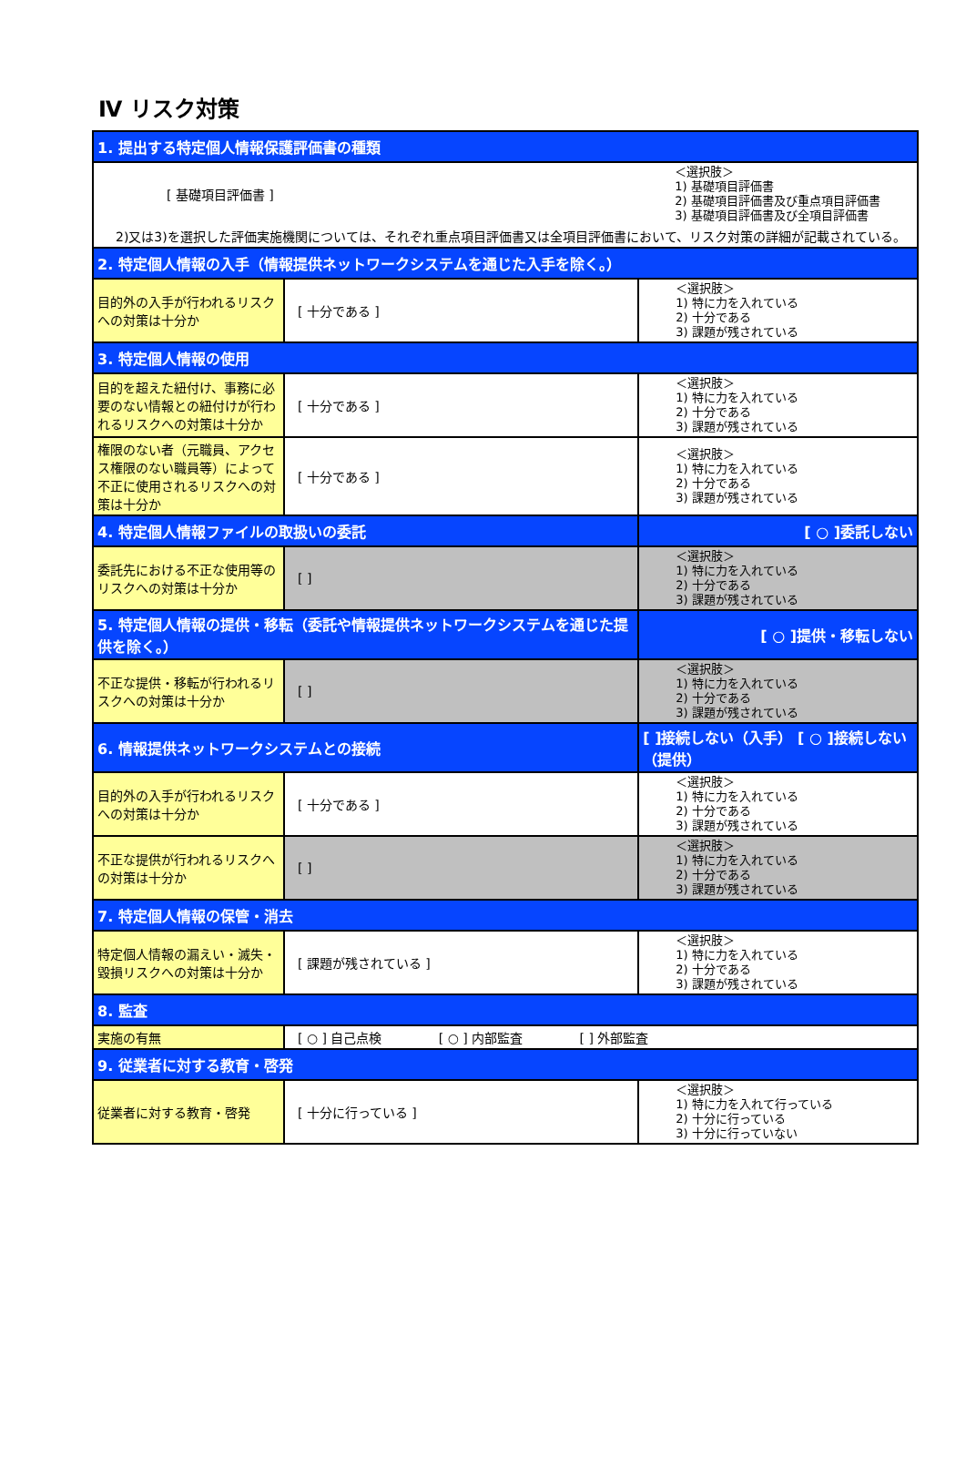Ⅳ リスク対策
| 1. 提出する特定個人情報保護評価書の種類 | | |
| [ 基礎項目評価書 ] | | ＜選択肢＞ 1) 基礎項目評価書 2) 基礎項目評価書及び重点項目評価書 3) 基礎項目評価書及び全項目評価書 |
| 2)又は3)を選択した評価実施機関については、それぞれ重点項目評価書又は全項目評価書において、リスク対策の詳細が記載されている。 | | |
| 2. 特定個人情報の入手（情報提供ネットワークシステムを通じた入手を除く。） | | |
| 目的外の入手が行われるリスクへの対策は十分か | [ 十分である ] | ＜選択肢＞ 1) 特に力を入れている 2) 十分である 3) 課題が残されている |
| 3. 特定個人情報の使用 | | |
| 目的を超えた紐付け、事務に必要のない情報との紐付けが行われるリスクへの対策は十分か | [ 十分である ] | ＜選択肢＞ 1) 特に力を入れている 2) 十分である 3) 課題が残されている |
| 権限のない者（元職員、アクセス権限のない職員等）によって不正に使用されるリスクへの対策は十分か | [ 十分である ] | ＜選択肢＞ 1) 特に力を入れている 2) 十分である 3) 課題が残されている |
| 4. 特定個人情報ファイルの取扱いの委託 | | [ ○ ]委託しない |
| 委託先における不正な使用等のリスクへの対策は十分か | [ ] | ＜選択肢＞ 1) 特に力を入れている 2) 十分である 3) 課題が残されている |
| 5. 特定個人情報の提供・移転（委託や情報提供ネットワークシステムを通じた提供を除く。） | | [ ○ ]提供・移転しない |
| 不正な提供・移転が行われるリスクへの対策は十分か | [ ] | ＜選択肢＞ 1) 特に力を入れている 2) 十分である 3) 課題が残されている |
| 6. 情報提供ネットワークシステムとの接続 | | [ ]接続しない（入手） [ ○ ]接続しない（提供） |
| 目的外の入手が行われるリスクへの対策は十分か | [ 十分である ] | ＜選択肢＞ 1) 特に力を入れている 2) 十分である 3) 課題が残されている |
| 不正な提供が行われるリスクへの対策は十分か | [ ] | ＜選択肢＞ 1) 特に力を入れている 2) 十分である 3) 課題が残されている |
| 7. 特定個人情報の保管・消去 | | |
| 特定個人情報の漏えい・滅失・毀損リスクへの対策は十分か | [ 課題が残されている ] | ＜選択肢＞ 1) 特に力を入れている 2) 十分である 3) 課題が残されている |
| 8. 監査 | | |
| 実施の有無 | [ ○ ] 自己点検 [ ○ ] 内部監査 [ ] 外部監査 | |
| 9. 従業者に対する教育・啓発 | | |
| 従業者に対する教育・啓発 | [ 十分に行っている ] | ＜選択肢＞ 1) 特に力を入れて行っている 2) 十分に行っている 3) 十分に行っていない |